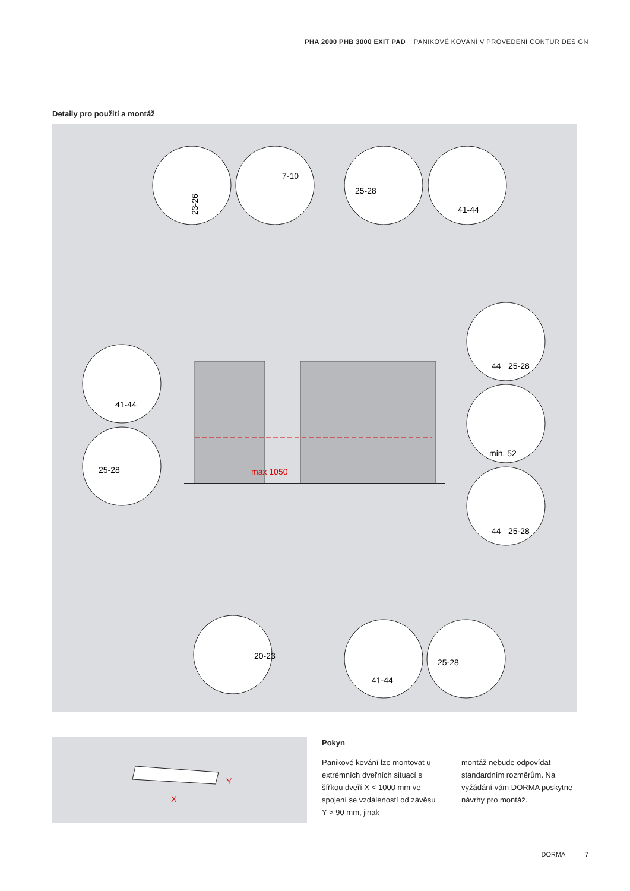PHA 2000 PHB 3000 EXIT PAD PANIKOVÉ KOVÁNÍ V PROVEDENÍ CONTUR DESIGN
Detaily pro použití a montáž
23-26
25-28
41-44
41-44
25-28
44
25-28
min. 52
44
25-28
41-44
25-28
7-10
max 1050
20-23
X
Y
Pokyn
Panikové kování lze montovat u extrémních dveřních situací s šířkou dveří X < 1000 mm ve spojení se vzdáleností od závěsu Y > 90 mm, jinak
montáž nebude odpovídat standardním rozměrům. Na vyžádání vám DORMA poskytne návrhy pro montáž.
DORMA 7